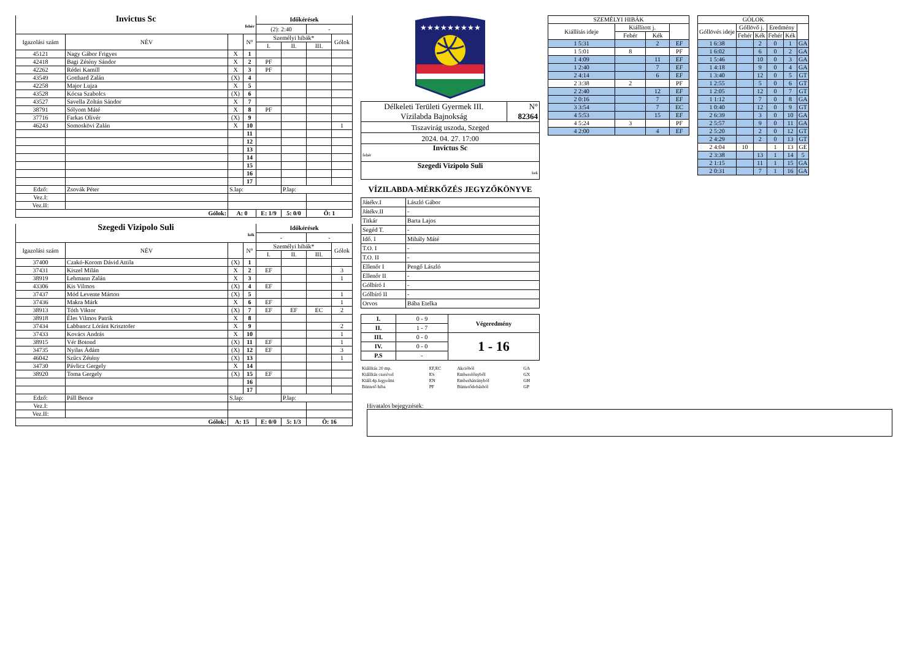| Invictus Sc fehér | | | | Időkérések | | | |
| | | | | (2): 2:40 | | - | |
| Igazolási szám | NÉV | | N° | Személyi hibák* | | | Gólok |
| | | | | I. | II. | III. | |
| 45121 | Nagy Gábor Frigyes | X | 1 | | | | |
| 42418 | Bagi Zétény Sándor | X | 2 | PF | | | |
| 42262 | Rédei Kamill | X | 3 | PF | | | |
| 43549 | Gotthard Zalán | (X) | 4 | | | | |
| 42258 | Major Lujza | X | 5 | | | | |
| 43528 | Kócsa Szabolcs | (X) | 6 | | | | |
| 43527 | Savella Zoltán Sándor | X | 7 | | | | |
| 38791 | Sólyom Máté | X | 8 | PF | | | |
| 37716 | Farkas Olivér | (X) | 9 | | | | |
| 46243 | Somoskövi Zalán | X | 10 | | | | 1 |
| | | | 11 | | | | |
| | | | 12 | | | | |
| | | | 13 | | | | |
| | | | 14 | | | | |
| | | | 15 | | | | |
| | | | 16 | | | | |
| | | | 17 | | | | |
| Edző: | Zsovák Péter | S.lap: | | | P.lap: | | |
| Vez.I: | | | | | | | |
| Vez.II: | | | | | | | |
| Gólok: | | A: 0 | | E: 1/9 | 5: 0/0 | Ö: 1 | |
| Szegedi Vizipolo Suli kék | | | | Időkérések | | | |
| | | | | - | | - | |
| Igazolási szám | NÉV | | N° | Személyi hibák* | | | Gólok |
| | | | | I. | II. | III. | |
| 37400 | Czakó-Korom Dávid Attila | (X) | 1 | | | | |
| 37431 | Kiszel Milán | X | 2 | EF | | | 3 |
| 38919 | Lehmann Zalán | X | 3 | | | | 1 |
| 43306 | Kis Vilmos | (X) | 4 | EF | | | |
| 37437 | Mód Levente Márton | (X) | 5 | | | | 1 |
| 37436 | Makra Márk | X | 6 | EF | | | 1 |
| 38913 | Tóth Viktor | (X) | 7 | EF | EF | EC | 2 |
| 38918 | Éles Vilmos Patrik | X | 8 | | | | |
| 37434 | Labbancz Lóránt Krisztofer | X | 9 | | | | 2 |
| 37433 | Kovács András | X | 10 | | | | 1 |
| 38915 | Vér Botond | (X) | 11 | EF | | | 1 |
| 34735 | Nyilas Ádám | (X) | 12 | EF | | | 3 |
| 46042 | Szűcs Zétény | (X) | 13 | | | | 1 |
| 34730 | Pávlicz Gergely | X | 14 | | | | |
| 38920 | Toma Gergely | (X) | 15 | EF | | | |
| | | | 16 | | | | |
| | | | 17 | | | | |
| Edző: | Páll Bence | S.lap: | | | P.lap: | | |
| Vez.I: | | | | | | | |
| Vez.II: | | | | | | | |
| Gólok: | | A: 15 | | E: 0/0 | 5: 1/3 | Ö: 16 | |
★★★★★★★★★
| Délkeleti Területi Gyermek III. Vízilabda Bajnokság | N° 82364 |
| Tiszavirág uszoda, Szeged | |
| 2024. 04. 27. 17:00 | |
| Invictus Sc fehér | |
| Szegedi Vizipolo Suli kek | |
VÍZILABDA-MÉRKŐZÉS JEGYZŐKÖNYVE
| Játékv.I | László Gábor |
| Játékv.II | - |
| Titkár | Barta Lajos |
| Segéd T. | - |
| Idő. I | Mihály Máté |
| T.O. I | - |
| T.O. II | - |
| Ellenőr I | Pengő László |
| Ellenőr II | - |
| Gólbíró I | - |
| Gólbíró II | - |
| Orvos | Bába Etelka |
| I. | 0 - 9 | Végeredmény |
| II. | 1 - 7 | |
| III. | 0 - 0 | 1 - 16 |
| IV. | 0 - 0 | |
| P.S | - | |
| Kiállítás 20 mp. | EF,EC | Akcióból | GA |
| Kiállítás cserével | ES | Emberelőnyből | GX |
| Kiáll.4p.fegyelmi | EN | Emberhátrányból | GH |
| Büntető hiba | PF | Büntetődobásból | GP |
| SZEMÉLYI HIBÁK | | | |
| Kiállítás ideje | Kiállított j. | | |
| | Fehér | Kék | |
| 1 5:31 | | 2 | EF |
| 1 5:01 | 8 | | PF |
| 1 4:09 | | 11 | EF |
| 1 2:40 | | 7 | EF |
| 2 4:14 | | 6 | EF |
| 2 3:38 | 2 | | PF |
| 2 2:40 | | 12 | EF |
| 2 0:16 | | 7 | EF |
| 3 3:54 | | 7 | EC |
| 4 5:53 | | 15 | EF |
| 4 5:24 | 3 | | PF |
| 4 2:00 | | 4 | EF |
| GÓLOK | | | | | |
| Góllövés ideje | Góllövő j. | | Eredmény | | |
| | Fehér | Kék | Fehér | Kék | |
| 1 6:38 | | 2 | 0 | 1 | GA |
| 1 6:02 | | 6 | 0 | 2 | GA |
| 1 5:46 | | 10 | 0 | 3 | GA |
| 1 4:18 | | 9 | 0 | 4 | GA |
| 1 3:40 | | 12 | 0 | 5 | GT |
| 1 2:55 | | 5 | 0 | 6 | GT |
| 1 2:05 | | 12 | 0 | 7 | GT |
| 1 1:12 | | 7 | 0 | 8 | GA |
| 1 0:40 | | 12 | 0 | 9 | GT |
| 2 6:39 | | 3 | 0 | 10 | GA |
| 2 5:57 | | 9 | 0 | 11 | GA |
| 2 5:20 | | 2 | 0 | 12 | GT |
| 2 4:29 | | 2 | 0 | 13 | GT |
| 2 4:04 | 10 | | 1 | 13 | GE |
| 2 3:38 | | 13 | 1 | 14 | 5 |
| 2 1:15 | | 11 | 1 | 15 | GA |
| 2 0:31 | | 7 | 1 | 16 | GA |
Hivatalos bejegyzések: